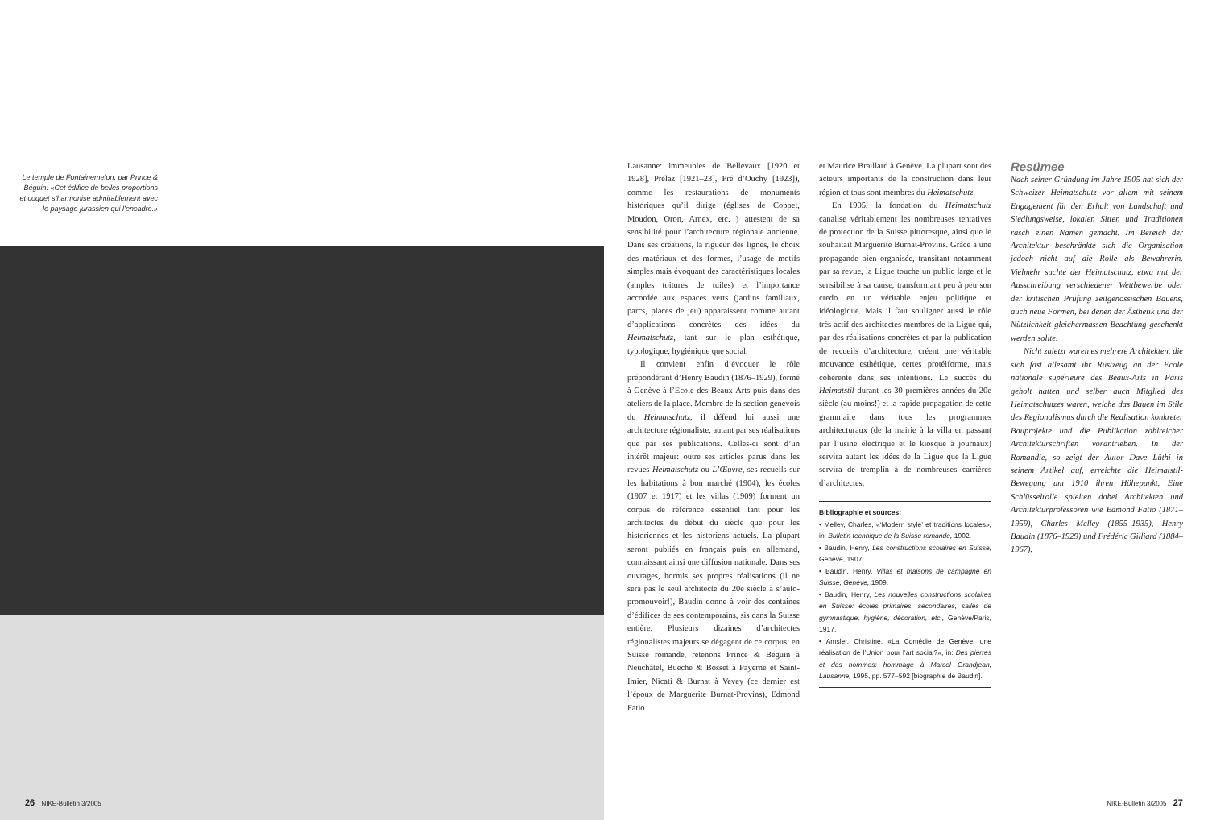Le temple de Fontainemelon, par Prince & Béguin: «Cet édifice de belles proportions et coquet s’harmonise admirablement avec le paysage jurassien qui l’encadre.»
Lausanne: immeubles de Bellevaux [1920 et 1928], Prélaz [1921–23], Pré d’Ouchy [1923]), comme les restaurations de monuments historiques qu’il dirige (églises de Coppet, Moudon, Oron, Arnex, etc. ) attestent de sa sensibilité pour l’architecture régionale ancienne. Dans ses créations, la rigueur des lignes, le choix des matériaux et des formes, l’usage de motifs simples mais évoquant des caractéristiques locales (amples toitures de tuiles) et l’importance accordée aux espaces verts (jardins familiaux, parcs, places de jeu) apparaissent comme autant d’applications concrètes des idées du Heimatschutz, tant sur le plan esthétique, typologique, hygiénique que social.
Il convient enfin d’évoquer le rôle prépondérant d’Henry Baudin (1876–1929), formé à Genève à l’Ecole des Beaux-Arts puis dans des ateliers de la place. Membre de la section genevois du Heimatschutz, il défend lui aussi une architecture régionaliste, autant par ses réalisations que par ses publications. Celles-ci sont d’un intérêt majeur: outre ses articles parus dans les revues Heimatschutz ou L’Œuvre, ses recueils sur les habitations à bon marché (1904), les écoles (1907 et 1917) et les villas (1909) forment un corpus de référence essentiel tant pour les architectes du début du siècle que pour les historiennes et les historiens actuels. La plupart seront publiés en français puis en allemand, connaissant ainsi une diffusion nationale. Dans ses ouvrages, hormis ses propres réalisations (il ne sera pas le seul architecte du 20e siècle à s’auto-promouvoir!), Baudin donne à voir des centaines d’édifices de ses contemporains, sis dans la Suisse entière. Plusieurs dizaines d’architectes régionalistes majeurs se dégagent de ce corpus: en Suisse romande, retenons Prince & Béguin à Neuchâtel, Bueche & Bosset à Payerne et Saint-Imier, Nicati & Burnat à Vevey (ce dernier est l’époux de Marguerite Burnat-Provins), Edmond Fatio
et Maurice Braillard à Genève. La plupart sont des acteurs importants de la construction dans leur région et tous sont membres du Heimatschutz.
En 1905, la fondation du Heimatschutz canalise véritablement les nombreuses tentatives de protection de la Suisse pittoresque, ainsi que le souhaitait Marguerite Burnat-Provins. Grâce à une propagande bien organisée, transitant notamment par sa revue, la Ligue touche un public large et le sensibilise à sa cause, transformant peu à peu son credo en un véritable enjeu politique et idéologique. Mais il faut souligner aussi le rôle très actif des architectes membres de la Ligue qui, par des réalisations concrètes et par la publication de recueils d’architecture, créent une véritable mouvance esthétique, certes protéiforme, mais cohérente dans ses intentions. Le succès du Heimatstil durant les 30 premières années du 20e siècle (au moins!) et la rapide propagation de cette grammaire dans tous les programmes architecturaux (de la mairie à la villa en passant par l’usine électrique et le kiosque à journaux) servira autant les idées de la Ligue que la Ligue servira de tremplin à de nombreuses carrières d’architectes.
Bibliographie et sources:
• Melley, Charles, «‘Modern style’ et traditions locales», in: Bulletin technique de la Suisse romande, 1902.
• Baudin, Henry, Les constructions scolaires en Suisse, Genève, 1907.
• Baudin, Henry, Villas et maisons de campagne en Suisse, Genève, 1909.
• Baudin, Henry, Les nouvelles constructions scolaires en Suisse: écoles primaires, secondaires, salles de gymnastique, hygiène, décoration, etc., Genève/Paris, 1917.
• Amsler, Christine, «La Comédie de Genève, une réalisation de l’Union pour l’art social?», in: Des pierres et des hommes: hommage à Marcel Grandjean, Lausanne, 1995, pp. 577–592 [biographie de Baudin].
Resümee
Nach seiner Gründung im Jahre 1905 hat sich der Schweizer Heimatschutz vor allem mit seinem Engagement für den Erhalt von Landschaft und Siedlungsweise, lokalen Sitten und Traditionen rasch einen Namen gemacht. Im Bereich der Architektur beschränkte sich die Organisation jedoch nicht auf die Rolle als Bewahrerin. Vielmehr suchte der Heimatschutz, etwa mit der Ausschreibung verschiedener Wettbewerbe oder der kritischen Prüfung zeitgenössischen Bauens, auch neue Formen, bei denen der Ästhetik und der Nützlichkeit gleichermassen Beachtung geschenkt werden sollte.
Nicht zuletzt waren es mehrere Architekten, die sich fast allesamt ihr Rüstzeug an der Ecole nationale supérieure des Beaux-Arts in Paris geholt hatten und selber auch Mitglied des Heimatschutzes waren, welche das Bauen im Stile des Regionalismus durch die Realisation konkreter Bauprojekte und die Publikation zahlreicher Architekturschriften vorantrieben. In der Romandie, so zeigt der Autor Dave Lüthi in seinem Artikel auf, erreichte die Heimatstil-Bewegung um 1910 ihren Höhepunkt. Eine Schlüsselrolle spielten dabei Architekten und Architekturprofessoren wie Edmond Fatio (1871–1959), Charles Melley (1855–1935), Henry Baudin (1876–1929) und Frédéric Gilliard (1884–1967).
26 NIKE-Bulletin 3/2005 NIKE-Bulletin 3/2005 27